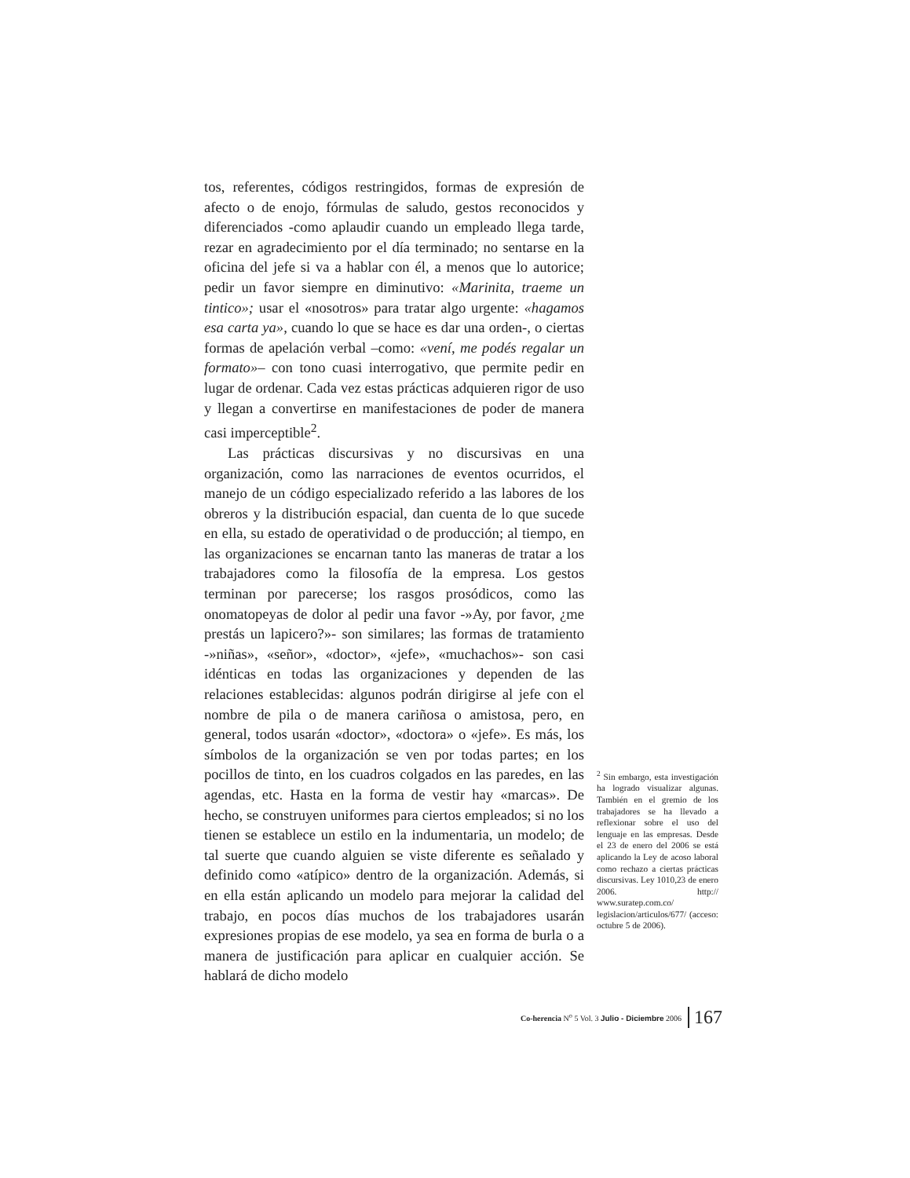tos, referentes, códigos restringidos, formas de expresión de afecto o de enojo, fórmulas de saludo, gestos reconocidos y diferenciados -como aplaudir cuando un empleado llega tarde, rezar en agradecimiento por el día terminado; no sentarse en la oficina del jefe si va a hablar con él, a menos que lo autorice; pedir un favor siempre en diminutivo: «Marinita, traeme un tintico»; usar el «nosotros» para tratar algo urgente: «hagamos esa carta ya», cuando lo que se hace es dar una orden-, o ciertas formas de apelación verbal –como: «vení, me podés regalar un formato»– con tono cuasi interrogativo, que permite pedir en lugar de ordenar. Cada vez estas prácticas adquieren rigor de uso y llegan a convertirse en manifestaciones de poder de manera casi imperceptible<sup>2</sup>.
Las prácticas discursivas y no discursivas en una organización, como las narraciones de eventos ocurridos, el manejo de un código especializado referido a las labores de los obreros y la distribución espacial, dan cuenta de lo que sucede en ella, su estado de operatividad o de producción; al tiempo, en las organizaciones se encarnan tanto las maneras de tratar a los trabajadores como la filosofía de la empresa. Los gestos terminan por parecerse; los rasgos prosódicos, como las onomatopeyas de dolor al pedir una favor -»Ay, por favor, ¿me prestás un lapicero?»- son similares; las formas de tratamiento -»niñas», «señor», «doctor», «jefe», «muchachos»- son casi idénticas en todas las organizaciones y dependen de las relaciones establecidas: algunos podrán dirigirse al jefe con el nombre de pila o de manera cariñosa o amistosa, pero, en general, todos usarán «doctor», «doctora» o «jefe». Es más, los símbolos de la organización se ven por todas partes; en los pocillos de tinto, en los cuadros colgados en las paredes, en las agendas, etc. Hasta en la forma de vestir hay «marcas». De hecho, se construyen uniformes para ciertos empleados; si no los tienen se establece un estilo en la indumentaria, un modelo; de tal suerte que cuando alguien se viste diferente es señalado y definido como «atípico» dentro de la organización. Además, si en ella están aplicando un modelo para mejorar la calidad del trabajo, en pocos días muchos de los trabajadores usarán expresiones propias de ese modelo, ya sea en forma de burla o a manera de justificación para aplicar en cualquier acción. Se hablará de dicho modelo
<sup>2</sup> Sin embargo, esta investigación ha logrado visualizar algunas. También en el gremio de los trabajadores se ha llevado a reflexionar sobre el uso del lenguaje en las empresas. Desde el 23 de enero del 2006 se está aplicando la Ley de acoso laboral como rechazo a ciertas prácticas discursivas. Ley 1010,23 de enero 2006. http:// www.suratep.com.co/ legislacion/articulos/677/ (acceso: octubre 5 de 2006).
Co-herencia N<sup>o</sup> 5 Vol. 3 Julio - Diciembre 2006 167